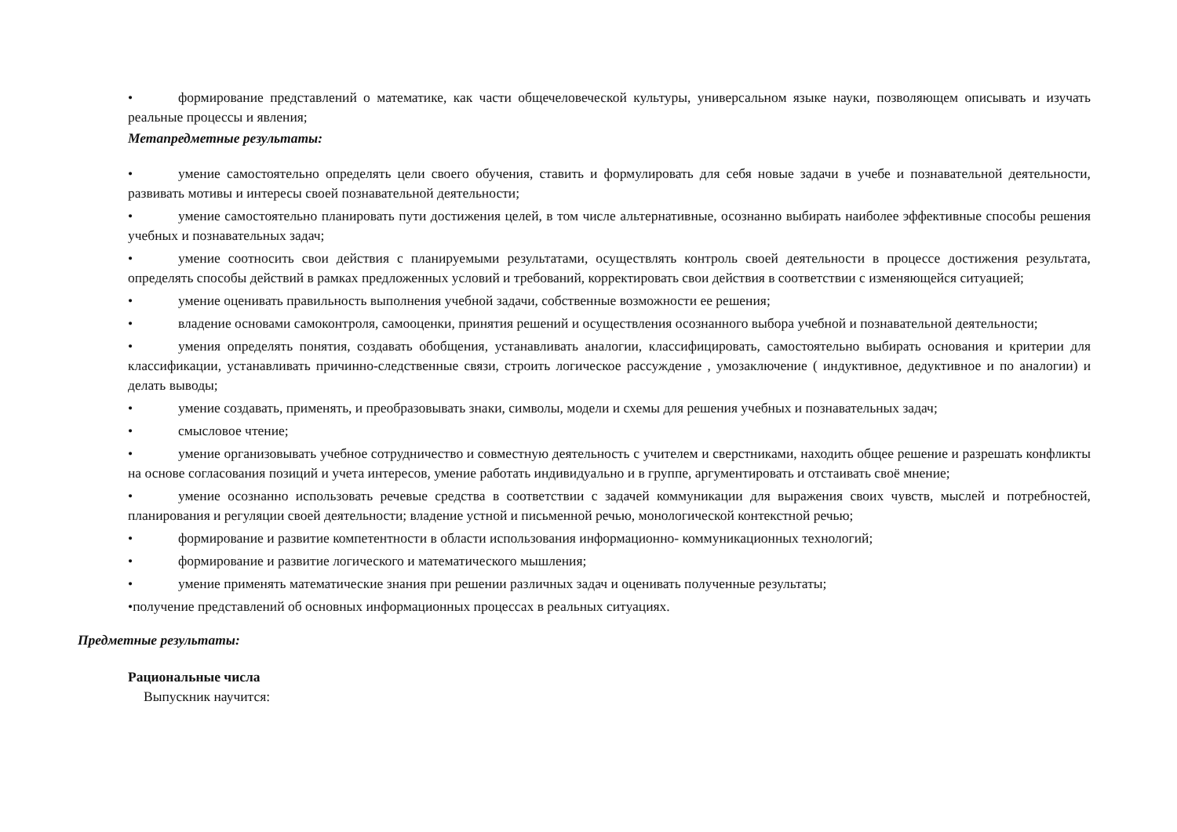• формирование представлений о математике, как части общечеловеческой культуры, универсальном языке науки, позволяющем описывать и изучать реальные процессы и явления;
Метапредметные результаты:
• умение самостоятельно определять цели своего обучения, ставить и формулировать для себя новые задачи в учебе и познавательной деятельности, развивать мотивы и интересы своей познавательной деятельности;
• умение самостоятельно планировать пути достижения целей, в том числе альтернативные, осознанно выбирать наиболее эффективные способы решения учебных и познавательных задач;
• умение соотносить свои действия с планируемыми результатами, осуществлять контроль своей деятельности в процессе достижения результата, определять способы действий в рамках предложенных условий и требований, корректировать свои действия в соответствии с изменяющейся ситуацией;
• умение оценивать правильность выполнения учебной задачи, собственные возможности ее решения;
• владение основами самоконтроля, самооценки, принятия решений и осуществления осознанного выбора учебной и познавательной деятельности;
• умения определять понятия, создавать обобщения, устанавливать аналогии, классифицировать, самостоятельно выбирать основания и критерии для классификации, устанавливать причинно-следственные связи, строить логическое рассуждение , умозаключение ( индуктивное, дедуктивное и по аналогии) и делать выводы;
• умение создавать, применять, и преобразовывать знаки, символы, модели и схемы для решения учебных и познавательных задач;
• смысловое чтение;
• умение организовывать учебное сотрудничество и совместную деятельность с учителем и сверстниками, находить общее решение и разрешать конфликты на основе согласования позиций и учета интересов, умение работать индивидуально и в группе, аргументировать и отстаивать своё мнение;
• умение осознанно использовать речевые средства в соответствии с задачей коммуникации для выражения своих чувств, мыслей и потребностей, планирования и регуляции своей деятельности; владение устной и письменной речью, монологической контекстной речью;
• формирование и развитие компетентности в области использования информационно- коммуникационных технологий;
• формирование и развитие логического и математического мышления;
• умение применять математические знания при решении различных задач и оценивать полученные результаты;
•получение представлений об основных информационных процессах в реальных ситуациях.
Предметные результаты:
Рациональные числа
Выпускник научится: